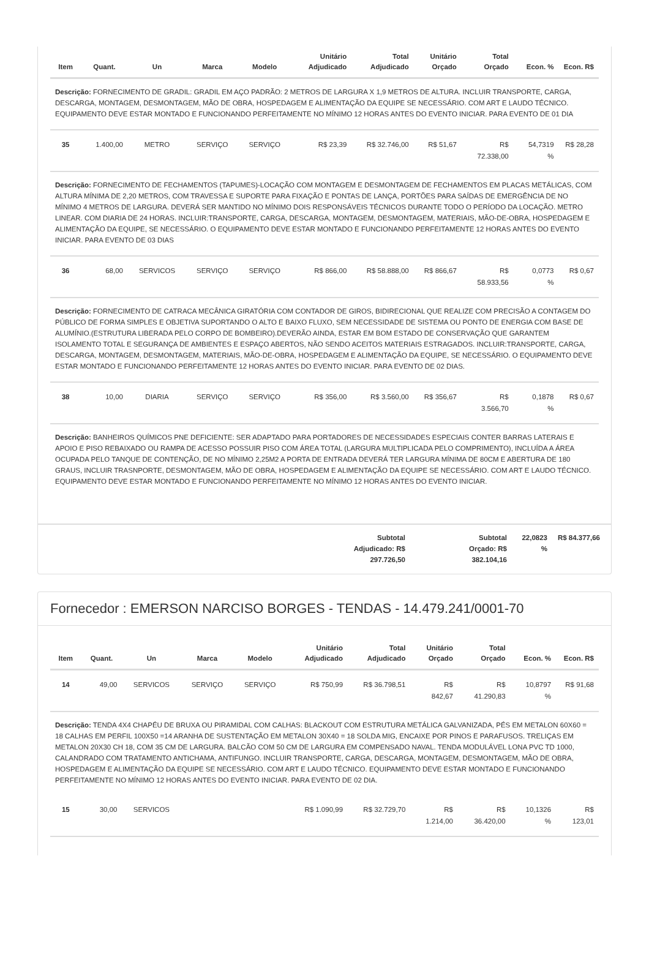| Item | Quant. | Un | Marca | Modelo | Unitário Adjudicado | Total Adjudicado | Unitário Orçado | Total Orçado | Econ. % | Econ. R$ |
| --- | --- | --- | --- | --- | --- | --- | --- | --- | --- | --- |
| Descrição: FORNECIMENTO DE GRADIL: GRADIL EM AÇO PADRÃO: 2 METROS DE LARGURA X 1,9 METROS DE ALTURA. INCLUIR TRANSPORTE, CARGA, DESCARGA, MONTAGEM, DESMONTAGEM, MÃO DE OBRA, HOSPEDAGEM E ALIMENTAÇÃO DA EQUIPE SE NECESSÁRIO. COM ART E LAUDO TÉCNICO. EQUIPAMENTO DEVE ESTAR MONTADO E FUNCIONANDO PERFEITAMENTE NO MÍNIMO 12 HORAS ANTES DO EVENTO INICIAR. PARA EVENTO DE 01 DIA | | | | | | | | | | |
| 35 | 1.400,00 | METRO | SERVIÇO | SERVIÇO | R$ 23,39 | R$ 32.746,00 | R$ 51,67 | R$ 72.338,00 | 54,7319 % | R$ 28,28 |
| Descrição: FORNECIMENTO DE FECHAMENTOS (TAPUMES)-LOCAÇÃO COM MONTAGEM E DESMONTAGEM DE FECHAMENTOS EM PLACAS METÁLICAS, COM ALTURA MÍNIMA DE 2,20 METROS, COM TRAVESSA E SUPORTE PARA FIXAÇÃO E PONTAS DE LANÇA, PORTÕES PARA SAÍDAS DE EMERGÊNCIA DE NO MÍNIMO 4 METROS DE LARGURA. DEVERÁ SER MANTIDO NO MÍNIMO DOIS RESPONSÁVEIS TÉCNICOS DURANTE TODO O PERÍODO DA LOCAÇÃO. METRO LINEAR. COM DIARIA DE 24 HORAS. INCLUIR:TRANSPORTE, CARGA, DESCARGA, MONTAGEM, DESMONTAGEM, MATERIAIS, MÃO-DE-OBRA, HOSPEDAGEM E ALIMENTAÇÃO DA EQUIPE, SE NECESSÁRIO. O EQUIPAMENTO DEVE ESTAR MONTADO E FUNCIONANDO PERFEITAMENTE 12 HORAS ANTES DO EVENTO INICIAR. PARA EVENTO DE 03 DIAS | | | | | | | | | | |
| 36 | 68,00 | SERVICOS | SERVIÇO | SERVIÇO | R$ 866,00 | R$ 58.888,00 | R$ 866,67 | R$ 58.933,56 | 0,0773 % | R$ 0,67 |
| Descrição: FORNECIMENTO DE CATRACA MECÂNICA GIRATÓRIA COM CONTADOR DE GIROS, BIDIRECIONAL QUE REALIZE COM PRECISÃO A CONTAGEM DO PÚBLICO DE FORMA SIMPLES E OBJETIVA SUPORTANDO O ALTO E BAIXO FLUXO, SEM NECESSIDADE DE SISTEMA OU PONTO DE ENERGIA COM BASE DE ALUMÍNIO.(ESTRUTURA LIBERADA PELO CORPO DE BOMBEIRO).DEVERÃO AINDA, ESTAR EM BOM ESTADO DE CONSERVAÇÃO QUE GARANTEM ISOLAMENTO TOTAL E SEGURANÇA DE AMBIENTES E ESPAÇO ABERTOS, NÃO SENDO ACEITOS MATERIAIS ESTRAGADOS. INCLUIR:TRANSPORTE, CARGA, DESCARGA, MONTAGEM, DESMONTAGEM, MATERIAIS, MÃO-DE-OBRA, HOSPEDAGEM E ALIMENTAÇÃO DA EQUIPE, SE NECESSÁRIO. O EQUIPAMENTO DEVE ESTAR MONTADO E FUNCIONANDO PERFEITAMENTE 12 HORAS ANTES DO EVENTO INICIAR. PARA EVENTO DE 02 DIAS. | | | | | | | | | | |
| 38 | 10,00 | DIARIA | SERVIÇO | SERVIÇO | R$ 356,00 | R$ 3.560,00 | R$ 356,67 | R$ 3.566,70 | 0,1878 % | R$ 0,67 |
| Descrição: BANHEIROS QUÍMICOS PNE DEFICIENTE: SER ADAPTADO PARA PORTADORES DE NECESSIDADES ESPECIAIS CONTER BARRAS LATERAIS E APOIO E PISO REBAIXADO OU RAMPA DE ACESSO POSSUIR PISO COM ÁREA TOTAL (LARGURA MULTIPLICADA PELO COMPRIMENTO), INCLUÍDA A ÁREA OCUPADA PELO TANQUE DE CONTENÇÃO, DE NO MÍNIMO 2,25M2 A PORTA DE ENTRADA DEVERÁ TER LARGURA MÍNIMA DE 80CM E ABERTURA DE 180 GRAUS, INCLUIR TRASNPORTE, DESMONTAGEM, MÃO DE OBRA, HOSPEDAGEM E ALIMENTAÇÃO DA EQUIPE SE NECESSÁRIO. COM ART E LAUDO TÉCNICO. EQUIPAMENTO DEVE ESTAR MONTADO E FUNCIONANDO PERFEITAMENTE NO MÍNIMO 12 HORAS ANTES DO EVENTO INICIAR. | | | | | | | | | | |
Subtotal Adjudicado: R$ 297.726,50
Subtotal Orçado: R$ 382.104,16
22,0823 %
R$ 84.377,66
Fornecedor : EMERSON NARCISO BORGES - TENDAS - 14.479.241/0001-70
| Item | Quant. | Un | Marca | Modelo | Unitário Adjudicado | Total Adjudicado | Unitário Orçado | Total Orçado | Econ. % | Econ. R$ |
| --- | --- | --- | --- | --- | --- | --- | --- | --- | --- | --- |
| 14 | 49,00 | SERVICOS | SERVIÇO | SERVIÇO | R$ 750,99 | R$ 36.798,51 | R$ 842,67 | R$ 41.290,83 | 10,8797 % | R$ 91,68 |
| Descrição: TENDA 4X4 CHAPÉU DE BRUXA OU PIRAMIDAL COM CALHAS: BLACKOUT COM ESTRUTURA METÁLICA GALVANIZADA, PÉS EM METALON 60X60 = 18 CALHAS EM PERFIL 100X50 =14 ARANHA DE SUSTENTAÇÃO EM METALON 30X40 = 18 SOLDA MIG, ENCAIXE POR PINOS E PARAFUSOS. TRELIÇAS EM METALON 20X30 CH 18, COM 35 CM DE LARGURA. BALCÃO COM 50 CM DE LARGURA EM COMPENSADO NAVAL. TENDA MODULÁVEL LONA PVC TD 1000, CALANDRADO COM TRATAMENTO ANTICHAMA, ANTIFUNGO. INCLUIR TRANSPORTE, CARGA, DESCARGA, MONTAGEM, DESMONTAGEM, MÃO DE OBRA, HOSPEDAGEM E ALIMENTAÇÃO DA EQUIPE SE NECESSÁRIO. COM ART E LAUDO TÉCNICO. EQUIPAMENTO DEVE ESTAR MONTADO E FUNCIONANDO PERFEITAMENTE NO MÍNIMO 12 HORAS ANTES DO EVENTO INICIAR. PARA EVENTO DE 02 DIA. | | | | | | | | | | |
| 15 | 30,00 | SERVICOS | | | R$ 1.090,99 | R$ 32.729,70 | R$ 1.214,00 | R$ 36.420,00 | 10,1326 % | R$ 123,01 |